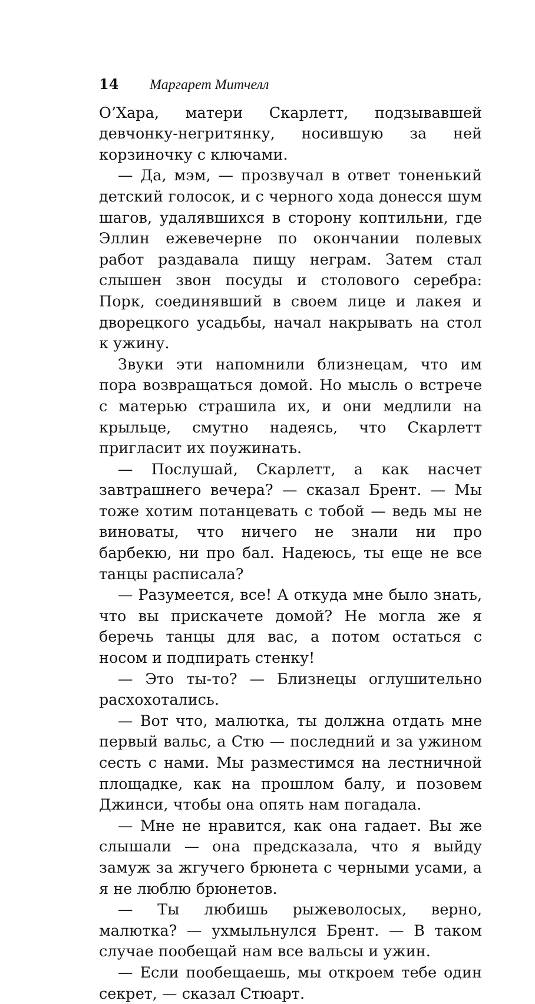14 Маргарет Митчелл
О’Хара, матери Скарлетт, подзывавшей девчонку-негритянку, носившую за ней корзиночку с ключами.
— Да, мэм, — прозвучал в ответ тоненький детский голосок, и с черного хода донесся шум шагов, удалявшихся в сторону коптильни, где Эллин ежевечерне по окончании полевых работ раздавала пищу неграм. Затем стал слышен звон посуды и столового серебра: Порк, соединявший в своем лице и лакея и дворецкого усадьбы, начал накрывать на стол к ужину.
Звуки эти напомнили близнецам, что им пора возвращаться домой. Но мысль о встрече с матерью страшила их, и они медлили на крыльце, смутно надеясь, что Скарлетт пригласит их поужинать.
— Послушай, Скарлетт, а как насчет завтрашнего вечера? — сказал Брент. — Мы тоже хотим потанцевать с тобой — ведь мы не виноваты, что ничего не знали ни про барбекю, ни про бал. Надеюсь, ты еще не все танцы расписала?
— Разумеется, все! А откуда мне было знать, что вы прискачете домой? Не могла же я беречь танцы для вас, а потом остаться с носом и подпирать стенку!
— Это ты-то? — Близнецы оглушительно расхохотались.
— Вот что, малютка, ты должна отдать мне первый вальс, а Стю — последний и за ужином сесть с нами. Мы разместимся на лестничной площадке, как на прошлом балу, и позовем Джинси, чтобы она опять нам погадала.
— Мне не нравится, как она гадает. Вы же слышали — она предсказала, что я выйду замуж за жгучего брюнета с черными усами, а я не люблю брюнетов.
— Ты любишь рыжеволосых, верно, малютка? — ухмыльнулся Брент. — В таком случае пообещай нам все вальсы и ужин.
— Если пообещаешь, мы откроем тебе один секрет, — сказал Стюарт.